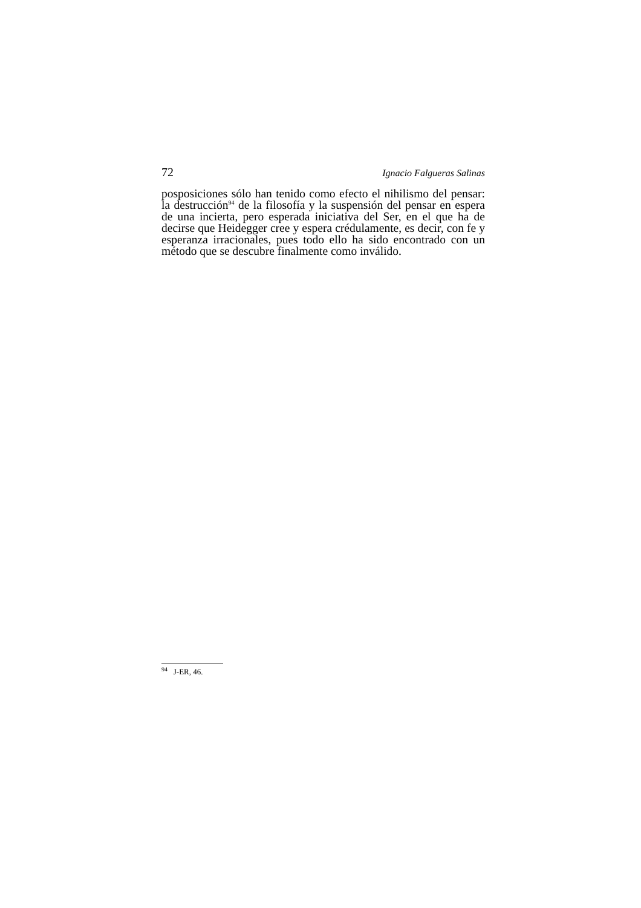72 Ignacio Falgueras Salinas
posposiciones sólo han tenido como efecto el nihilismo del pen­sar: la destrucción<sup>94</sup> de la filosofía y la suspensión del pensar en espera de una incierta, pero esperada iniciativa del Ser, en el que ha de decirse que Heidegger cree y espera crédulamente, es decir, con fe y esperanza irracionales, pues todo ello ha sido encontrado con un método que se descubre finalmente como inválido.
<sup>94</sup> J-ER, 46.